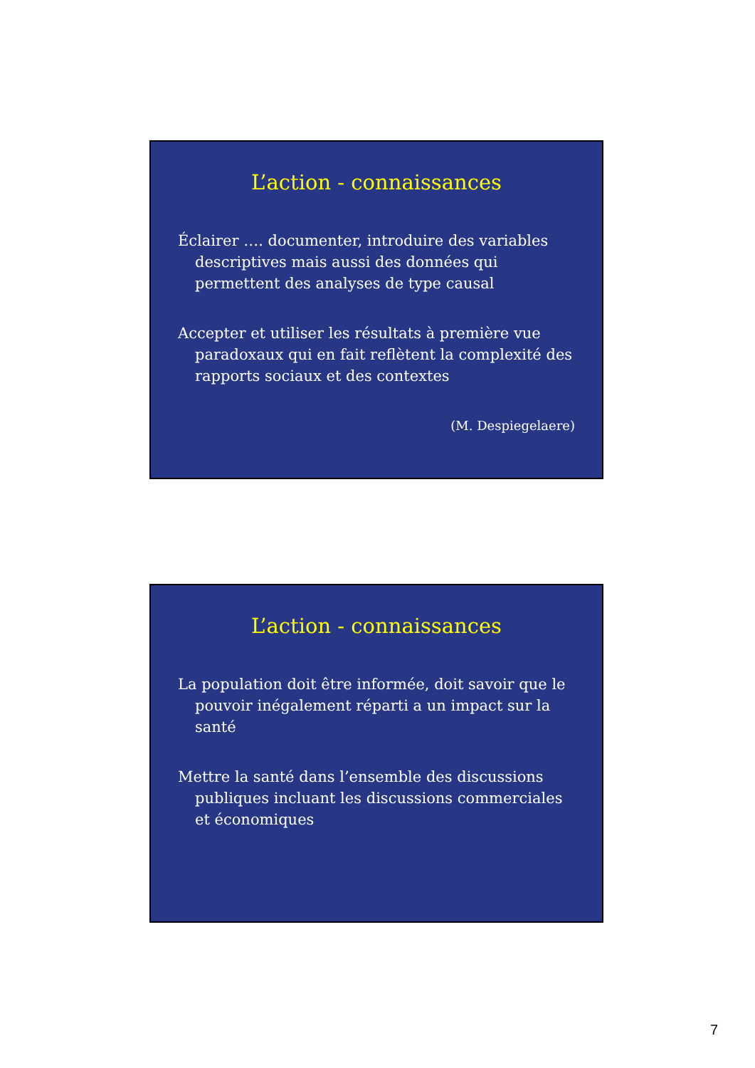L’action - connaissances
Éclairer …. documenter, introduire des variables descriptives mais aussi des données qui permettent des analyses de type causal
Accepter et utiliser les résultats à première vue paradoxaux qui en fait reflètent la complexité des rapports sociaux et des contextes
(M. Despiegelaere)
L’action - connaissances
La population doit être informée, doit savoir que le pouvoir inégalement réparti a un impact sur la santé
Mettre la santé dans l’ensemble des discussions publiques incluant les discussions commerciales et économiques
7